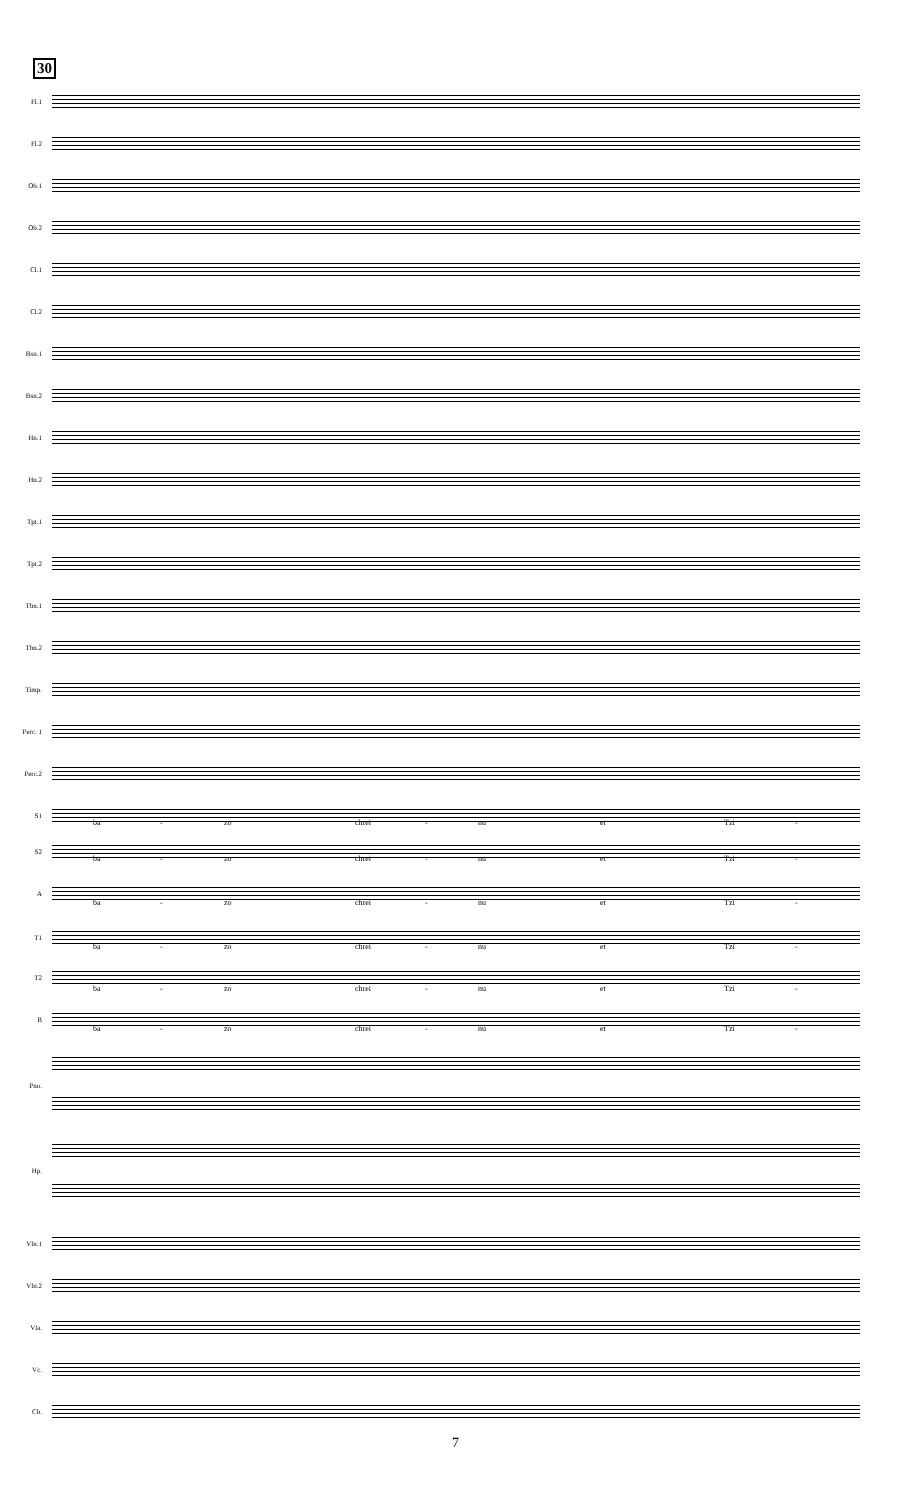30
Fl.1
Fl.2
Ob.1
Ob.2
Cl.1
Cl.2
Bsn.1
Bsn.2
Hn.1
Hn.2
Tpt.1
Tpt.2
Tbn.1
Tbn.2
Timp.
Perc. 1
Perc.2
S1
ba - zo chrei - nu et Tzi -
S2
ba - zo chrei - nu et Tzi -
A
ba - zo chrei - nu et Tzi -
T1
ba - zo chrei - nu et Tzi -
T2
ba - zo chrei - nu et Tzi -
B
ba - zo chrei - nu et Tzi -
Pno.
Hp.
Vln.1
Vln.2
Vla.
Vc.
Cb.
7